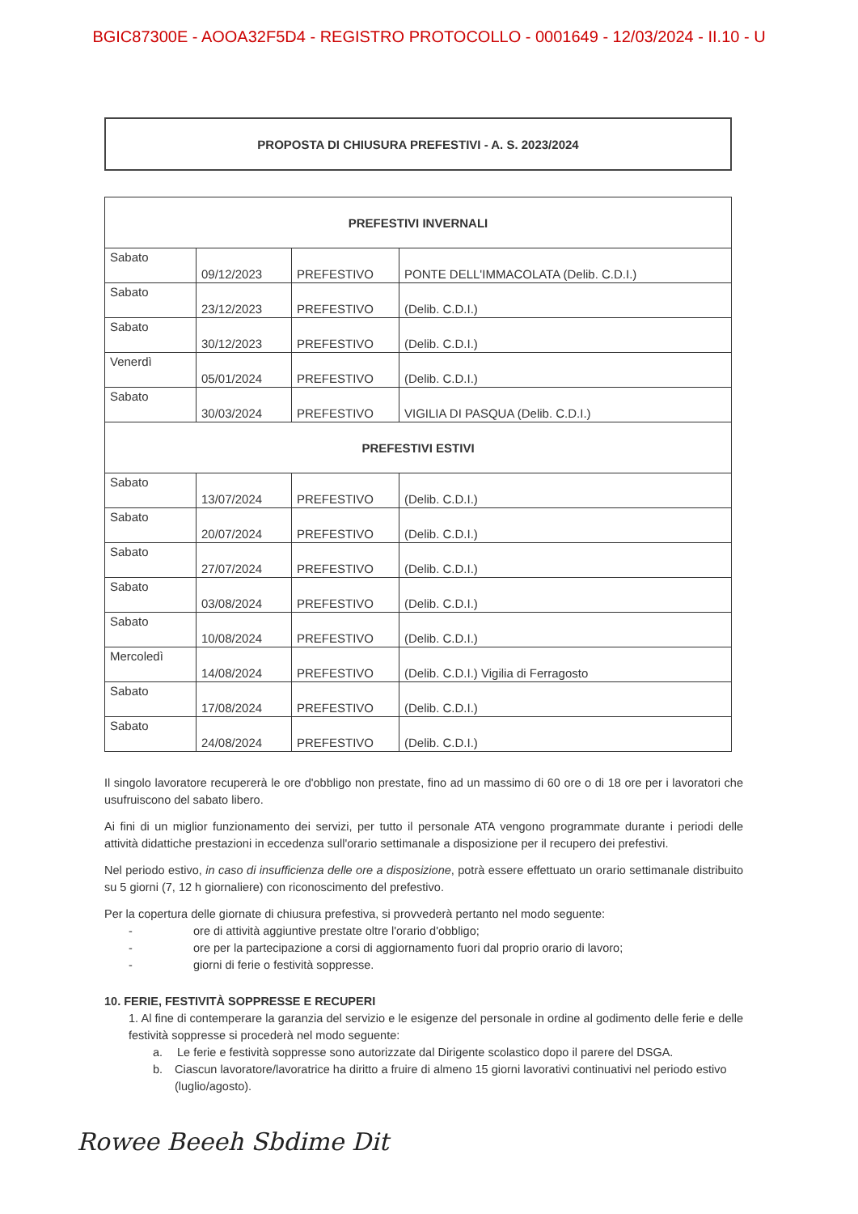BGIC87300E - AOOA32F5D4 - REGISTRO PROTOCOLLO - 0001649 - 12/03/2024 - II.10 - U
PROPOSTA DI CHIUSURA PREFESTIVI - A. S. 2023/2024
| PREFESTIVI INVERNALI | | | |
| --- | --- | --- | --- |
| Sabato | 09/12/2023 | PREFESTIVO | PONTE DELL'IMMACOLATA (Delib. C.D.I.) |
| Sabato | 23/12/2023 | PREFESTIVO | (Delib. C.D.I.) |
| Sabato | 30/12/2023 | PREFESTIVO | (Delib. C.D.I.) |
| Venerdì | 05/01/2024 | PREFESTIVO | (Delib. C.D.I.) |
| Sabato | 30/03/2024 | PREFESTIVO | VIGILIA DI PASQUA (Delib. C.D.I.) |
| PREFESTIVI ESTIVI | | | |
| Sabato | 13/07/2024 | PREFESTIVO | (Delib. C.D.I.) |
| Sabato | 20/07/2024 | PREFESTIVO | (Delib. C.D.I.) |
| Sabato | 27/07/2024 | PREFESTIVO | (Delib. C.D.I.) |
| Sabato | 03/08/2024 | PREFESTIVO | (Delib. C.D.I.) |
| Sabato | 10/08/2024 | PREFESTIVO | (Delib. C.D.I.) |
| Mercoledì | 14/08/2024 | PREFESTIVO | (Delib. C.D.I.) Vigilia di Ferragosto |
| Sabato | 17/08/2024 | PREFESTIVO | (Delib. C.D.I.) |
| Sabato | 24/08/2024 | PREFESTIVO | (Delib. C.D.I.) |
Il singolo lavoratore recupererà le ore d'obbligo non prestate, fino ad un massimo di 60 ore o di 18 ore per i lavoratori che usufruiscono del sabato libero.
Ai fini di un miglior funzionamento dei servizi, per tutto il personale ATA vengono programmate durante i periodi delle attività didattiche prestazioni in eccedenza sull'orario settimanale a disposizione per il recupero dei prefestivi.
Nel periodo estivo, in caso di insufficienza delle ore a disposizione, potrà essere effettuato un orario settimanale distribuito su 5 giorni (7, 12 h giornaliere) con riconoscimento del prefestivo.
Per la copertura delle giornate di chiusura prefestiva, si provvederà pertanto nel modo seguente:
- ore di attività aggiuntive prestate oltre l'orario d'obbligo;
- ore per la partecipazione a corsi di aggiornamento fuori dal proprio orario di lavoro;
- giorni di ferie o festività soppresse.
10. FERIE, FESTIVITÀ SOPPRESSE E RECUPERI
1. Al fine di contemperare la garanzia del servizio e le esigenze del personale in ordine al godimento delle ferie e delle festività soppresse si procederà nel modo seguente:
a. Le ferie e festività soppresse sono autorizzate dal Dirigente scolastico dopo il parere del DSGA.
b. Ciascun lavoratore/lavoratrice ha diritto a fruire di almeno 15 giorni lavorativi continuativi nel periodo estivo (luglio/agosto).
Rowee Beeeh Sbdime Dit